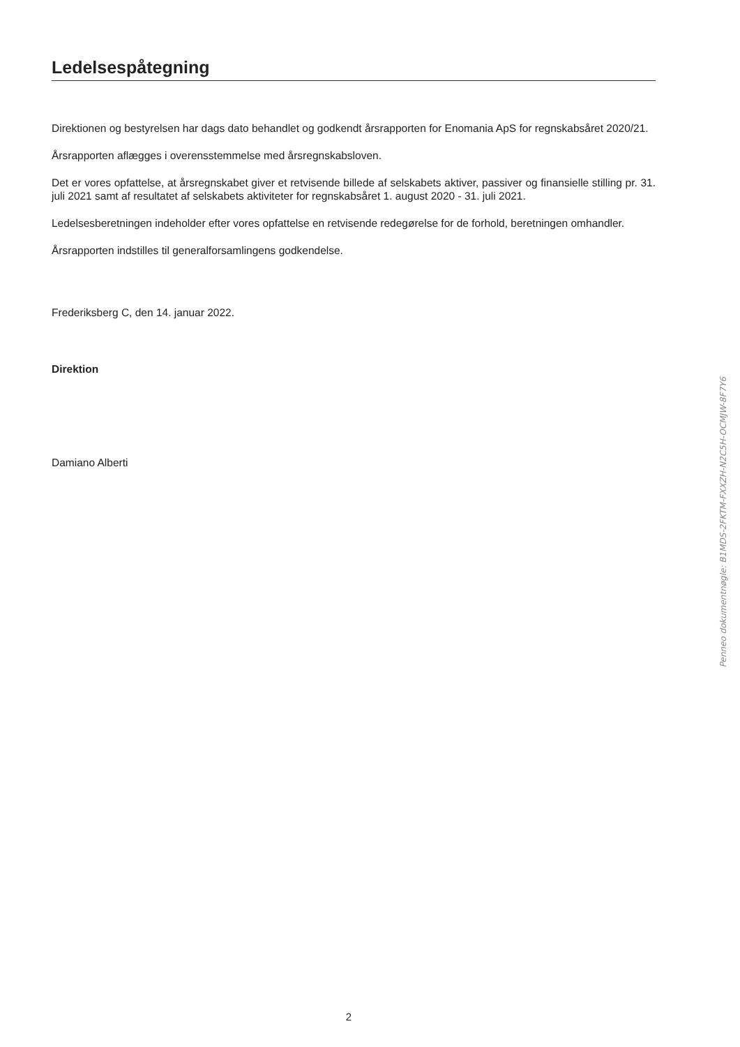Ledelsespåtegning
Direktionen og bestyrelsen har dags dato behandlet og godkendt årsrapporten for Enomania ApS for regnskabsåret 2020/21.
Årsrapporten aflægges i overensstemmelse med årsregnskabsloven.
Det er vores opfattelse, at årsregnskabet giver et retvisende billede af selskabets aktiver, passiver og finansielle stilling pr. 31. juli 2021 samt af resultatet af selskabets aktiviteter for regnskabsåret 1. august 2020 - 31. juli 2021.
Ledelsesberetningen indeholder efter vores opfattelse en retvisende redegørelse for de forhold, beretningen omhandler.
Årsrapporten indstilles til generalforsamlingens godkendelse.
Frederiksberg C, den 14. januar 2022.
Direktion
Damiano Alberti
Penneo dokumentnøgle: B1MDS-2FKTM-FXXZH-N2C5H-OCMJW-8F7Y6
2